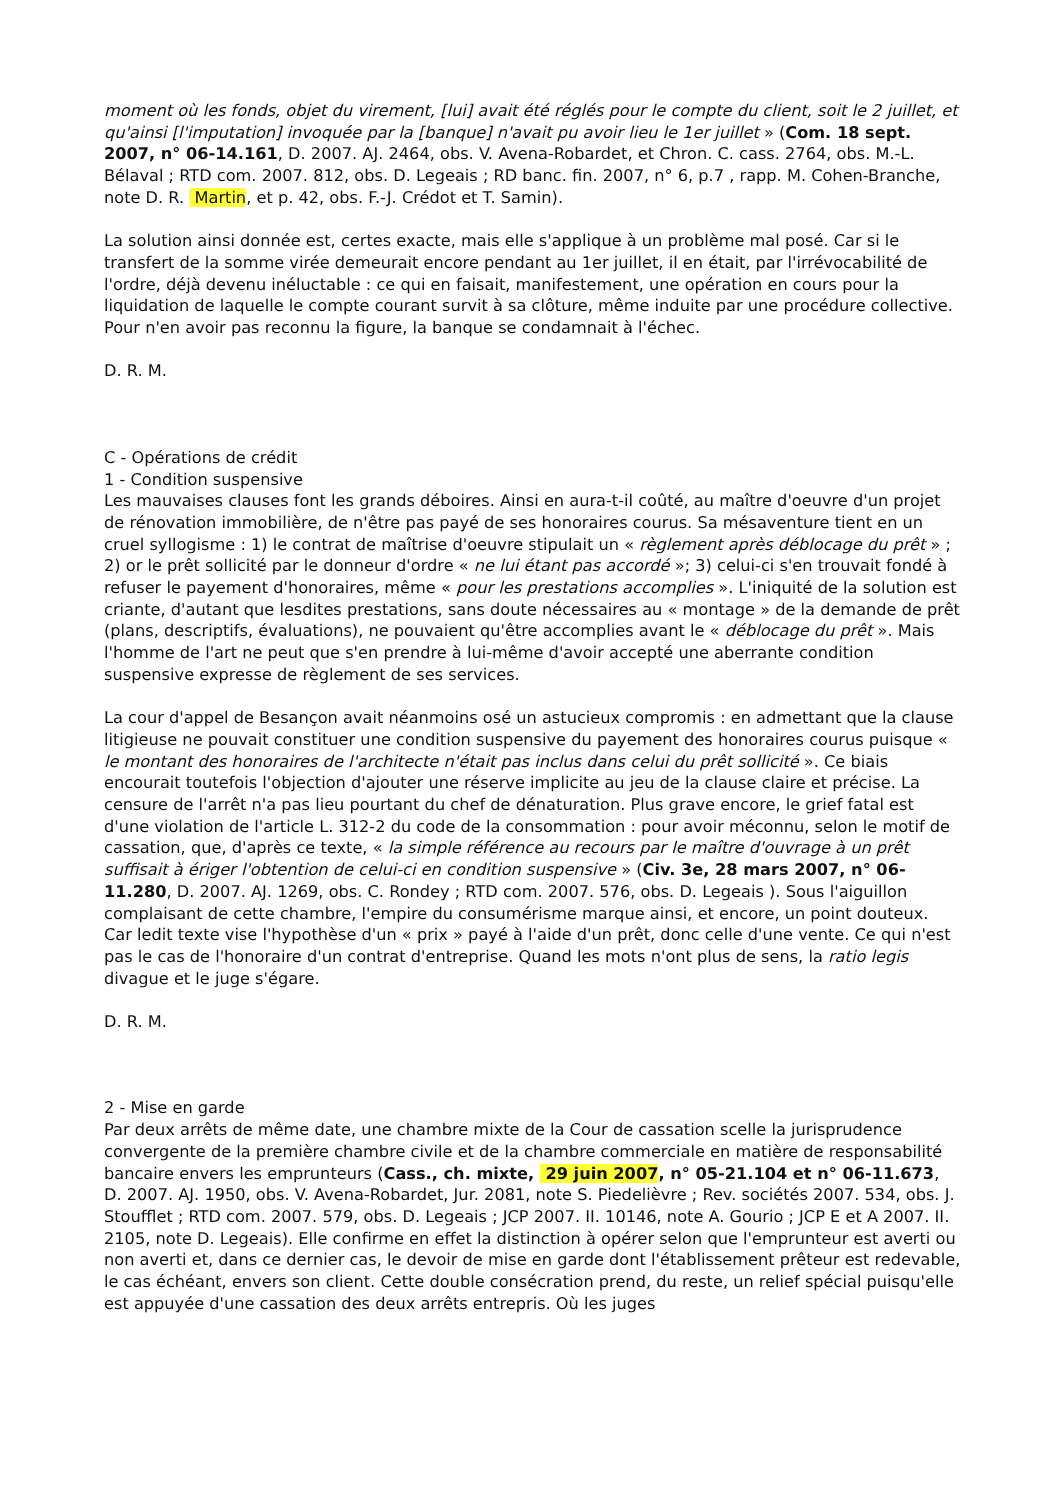moment où les fonds, objet du virement, [lui] avait été réglés pour le compte du client, soit le 2 juillet, et qu'ainsi [l'imputation] invoquée par la [banque] n'avait pu avoir lieu le 1er juillet » (Com. 18 sept. 2007, n° 06-14.161, D. 2007. AJ. 2464, obs. V. Avena-Robardet, et Chron. C. cass. 2764, obs. M.-L. Bélaval ; RTD com. 2007. 812, obs. D. Legeais ; RD banc. fin. 2007, n° 6, p.7 , rapp. M. Cohen-Branche, note D. R. Martin, et p. 42, obs. F.-J. Crédot et T. Samin).
La solution ainsi donnée est, certes exacte, mais elle s'applique à un problème mal posé. Car si le transfert de la somme virée demeurait encore pendant au 1er juillet, il en était, par l'irrévocabilité de l'ordre, déjà devenu inéluctable : ce qui en faisait, manifestement, une opération en cours pour la liquidation de laquelle le compte courant survit à sa clôture, même induite par une procédure collective. Pour n'en avoir pas reconnu la figure, la banque se condamnait à l'échec.
D. R. M.
C - Opérations de crédit
1 - Condition suspensive
Les mauvaises clauses font les grands déboires. Ainsi en aura-t-il coûté, au maître d'oeuvre d'un projet de rénovation immobilière, de n'être pas payé de ses honoraires courus. Sa mésaventure tient en un cruel syllogisme : 1) le contrat de maîtrise d'oeuvre stipulait un « règlement après déblocage du prêt » ; 2) or le prêt sollicité par le donneur d'ordre « ne lui étant pas accordé »; 3) celui-ci s'en trouvait fondé à refuser le payement d'honoraires, même « pour les prestations accomplies ». L'iniquité de la solution est criante, d'autant que lesdites prestations, sans doute nécessaires au « montage » de la demande de prêt (plans, descriptifs, évaluations), ne pouvaient qu'être accomplies avant le « déblocage du prêt ». Mais l'homme de l'art ne peut que s'en prendre à lui-même d'avoir accepté une aberrante condition suspensive expresse de règlement de ses services.
La cour d'appel de Besançon avait néanmoins osé un astucieux compromis : en admettant que la clause litigieuse ne pouvait constituer une condition suspensive du payement des honoraires courus puisque « le montant des honoraires de l'architecte n'était pas inclus dans celui du prêt sollicité ». Ce biais encourait toutefois l'objection d'ajouter une réserve implicite au jeu de la clause claire et précise. La censure de l'arrêt n'a pas lieu pourtant du chef de dénaturation. Plus grave encore, le grief fatal est d'une violation de l'article L. 312-2 du code de la consommation : pour avoir méconnu, selon le motif de cassation, que, d'après ce texte, « la simple référence au recours par le maître d'ouvrage à un prêt suffisait à ériger l'obtention de celui-ci en condition suspensive » (Civ. 3e, 28 mars 2007, n° 06-11.280, D. 2007. AJ. 1269, obs. C. Rondey ; RTD com. 2007. 576, obs. D. Legeais ). Sous l'aiguillon complaisant de cette chambre, l'empire du consumérisme marque ainsi, et encore, un point douteux. Car ledit texte vise l'hypothèse d'un « prix » payé à l'aide d'un prêt, donc celle d'une vente. Ce qui n'est pas le cas de l'honoraire d'un contrat d'entreprise. Quand les mots n'ont plus de sens, la ratio legis divague et le juge s'égare.
D. R. M.
2 - Mise en garde
Par deux arrêts de même date, une chambre mixte de la Cour de cassation scelle la jurisprudence convergente de la première chambre civile et de la chambre commerciale en matière de responsabilité bancaire envers les emprunteurs (Cass., ch. mixte, 29 juin 2007, n° 05-21.104 et n° 06-11.673, D. 2007. AJ. 1950, obs. V. Avena-Robardet, Jur. 2081, note S. Piedelièvre ; Rev. sociétés 2007. 534, obs. J. Stoufflet ; RTD com. 2007. 579, obs. D. Legeais ; JCP 2007. II. 10146, note A. Gourio ; JCP E et A 2007. II. 2105, note D. Legeais). Elle confirme en effet la distinction à opérer selon que l'emprunteur est averti ou non averti et, dans ce dernier cas, le devoir de mise en garde dont l'établissement prêteur est redevable, le cas échéant, envers son client. Cette double consécration prend, du reste, un relief spécial puisqu'elle est appuyée d'une cassation des deux arrêts entrepris. Où les juges